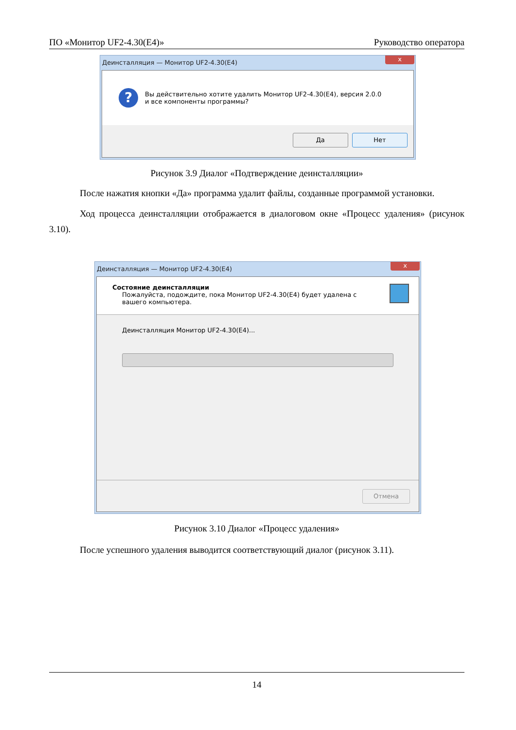ПО «Монитор UF2-4.30(E4)» Руководство оператора
Деинсталляция — Монитор UF2-4.30(E4) x
?
Вы действительно хотите удалить Монитор UF2-4.30(E4), версия 2.0.0
и все компоненты программы?
Да Нет
Рисунок 3.9 Диалог «Подтверждение деинсталляции»
После нажатия кнопки «Да» программа удалит файлы, созданные программой установки.
Ход процесса деинсталляции отображается в диалоговом окне «Процесс удаления» (рисунок 3.10).
Деинсталляция — Монитор UF2-4.30(E4) x
Состояние деинсталляции
Пожалуйста, подождите, пока Монитор UF2-4.30(E4) будет удалена с
вашего компьютера.
Деинсталляция Монитор UF2-4.30(E4)...
Отмена
Рисунок 3.10 Диалог «Процесс удаления»
После успешного удаления выводится соответствующий диалог (рисунок 3.11).
14